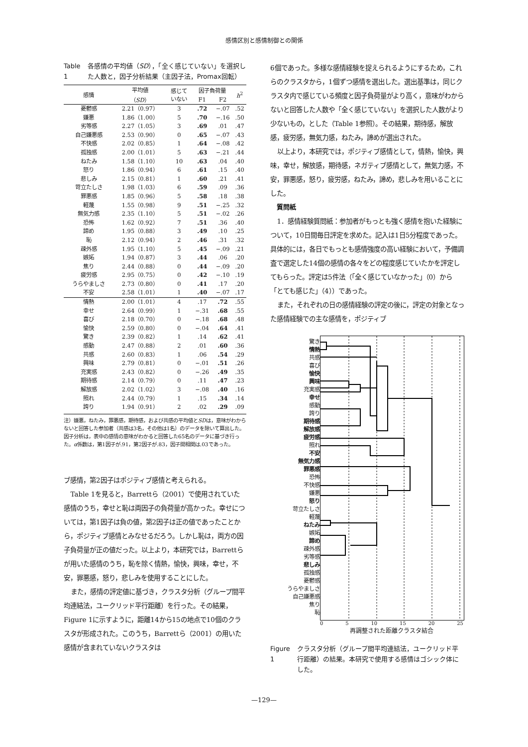感情区別と感情制御との関係
Table 1 各感情の平均値（SD），「全く感じていない」を選択した人数と，因子分析結果（主因子法，Promax回転）
| 感情 | 平均値 （ SD ） | 感じて いない | 因子負荷量 | | h<sup>2</sup> |
| --- | --- | --- | --- | --- | --- |
| | | | F1 | F2 | |
| 憂鬱感 | 2.21（0.97） | 3 | .72 | −.07 | .52 |
| 嫌悪 | 1.86（1.00） | 5 | .70 | −.16 | .50 |
| 劣等感 | 2.27（1.05） | 3 | .69 | .01 | .47 |
| 自己嫌悪感 | 2.53（0.90） | 0 | .65 | −.07 | .43 |
| 不快感 | 2.02（0.85） | 1 | .64 | −.08 | .42 |
| 孤独感 | 2.00（1.01） | 5 | .63 | −.21 | .44 |
| ねたみ | 1.58（1.10） | 10 | .63 | .04 | .40 |
| 怒り | 1.86（0.94） | 6 | .61 | .15 | .40 |
| 悲しみ | 2.15（0.81） | 1 | .60 | .21 | .41 |
| 苛立たしさ | 1.98（1.03） | 6 | .59 | .09 | .36 |
| 罪悪感 | 1.85（0.96） | 5 | .58 | .18 | .38 |
| 軽蔑 | 1.55（0.98） | 9 | .51 | −.25 | .32 |
| 無気力感 | 2.35（1.10） | 5 | .51 | −.02 | .26 |
| 恐怖 | 1.62（0.92） | 7 | .51 | .36 | .40 |
| 諦め | 1.95（0.88） | 3 | .49 | .10 | .25 |
| 恥 | 2.12（0.94） | 2 | .46 | .31 | .32 |
| 疎外感 | 1.95（1.10） | 5 | .45 | −.09 | .21 |
| 嫉妬 | 1.94（0.87） | 3 | .44 | .06 | .20 |
| 焦り | 2.44（0.88） | 0 | .44 | −.09 | .20 |
| 疲労感 | 2.95（0.75） | 0 | .42 | −.10 | .19 |
| うらやましさ | 2.73（0.80） | 0 | .41 | .17 | .20 |
| 不安 | 2.58（1.01） | 1 | .40 | −.07 | .17 |
| 情熱 | 2.00（1.01） | 4 | .17 | .72 | .55 |
| 幸せ | 2.64（0.99） | 1 | −.31 | .68 | .55 |
| 喜び | 2.18（0.70） | 0 | −.18 | .68 | .48 |
| 愉快 | 2.59（0.80） | 0 | −.04 | .64 | .41 |
| 驚き | 2.39（0.82） | 1 | .14 | .62 | .41 |
| 感動 | 2.47（0.88） | 2 | .01 | .60 | .36 |
| 共感 | 2.60（0.83） | 1 | .06 | .54 | .29 |
| 興味 | 2.79（0.81） | 0 | −.01 | .51 | .26 |
| 充実感 | 2.43（0.82） | 0 | −.26 | .49 | .35 |
| 期待感 | 2.14（0.79） | 0 | .11 | .47 | .23 |
| 解放感 | 2.02（1.02） | 3 | −.08 | .40 | .16 |
| 照れ | 2.44（0.79） | 1 | .15 | .34 | .14 |
| 誇り | 1.94（0.91） | 2 | .02 | .29 | .09 |
注）嫌悪，ねたみ，罪悪感，期待感，および共感の平均値とSDは，意味がわからないと回答した参加者（共感は3名，その他は1名）のデータを除いて算出した。因子分析は，表中の感情の意味がわかると回答した65名のデータに基づき行った。α係数は，第1因子が.91，第2因子が.83，因子間相関は.03であった。
ブ感情，第2因子はポジティブ感情と考えられる。
Table 1を見ると，Barrettら（2001）で使用されていた感情のうち，幸せと恥は両因子の負荷量が高かった。幸せについては，第1因子は負の値，第2因子は正の値であったことから，ポジティブ感情とみなせるだろう。しかし恥は，両方の因子負荷量が正の値だった。以上より，本研究では，Barrettらが用いた感情のうち，恥を除く情熱，愉快，興味，幸せ，不安，罪悪感，怒り，悲しみを使用することにした。
また，感情の評定値に基づき，クラスタ分析（グループ間平均連結法，ユークリッド平行距離）を行った。その結果，Figure 1に示すように，距離14から15の地点で10個のクラスタが形成された。このうち，Barrettら（2001）の用いた感情が含まれていないクラスタは
6個であった。多様な感情経験を捉えられるようにするため，これらのクラスタから，1個ずつ感情を選出した。選出基準は，同じクラスタ内で感じている頻度と因子負荷量がより高く，意味がわからないと回答した人数や「全く感じていない」を選択した人数がより少ないもの，とした（Table 1参照）。その結果，期待感，解放感，疲労感，無気力感，ねたみ，諦めが選出された。
以上より，本研究では，ポジティブ感情として，情熱，愉快，興味，幸せ，解放感，期待感，ネガティブ感情として，無気力感，不安，罪悪感，怒り，疲労感，ねたみ，諦め，悲しみを用いることにした。
質問紙
1．感情経験質問紙：参加者がもっとも強く感情を抱いた経験について，10日間毎日評定を求めた。記入は1日5分程度であった。具体的には，各日でもっとも感情強度の高い経験において，予備調査で選定した14個の感情の各々をどの程度感じていたかを評定してもらった。評定は5件法（「全く感じていなかった」（0）から「とても感じた」（4））であった。
また，それぞれの日の感情経験の評定の後に，評定の対象となった感情経験での主な感情を，ポジティブ
驚き
情熱
共感
喜び
愉快
興味
充実感
幸せ
感動
誇り
期待感
解放感
疲労感
照れ
不安
無気力感
罪悪感
恐怖
不快感
嫌悪
怒り
苛立たしさ
軽蔑
ねたみ
嫉妬
諦め
疎外感
劣等感
悲しみ
孤独感
憂鬱感
うらやましさ
自己嫌悪感
焦り
恥
0 5 10 15 20 25
再調整された距離クラスタ結合
Figure 1 クラスタ分析（グループ間平均連結法，ユークリッド平行距離）の結果。本研究で使用する感情はゴシック体にした。
—129—